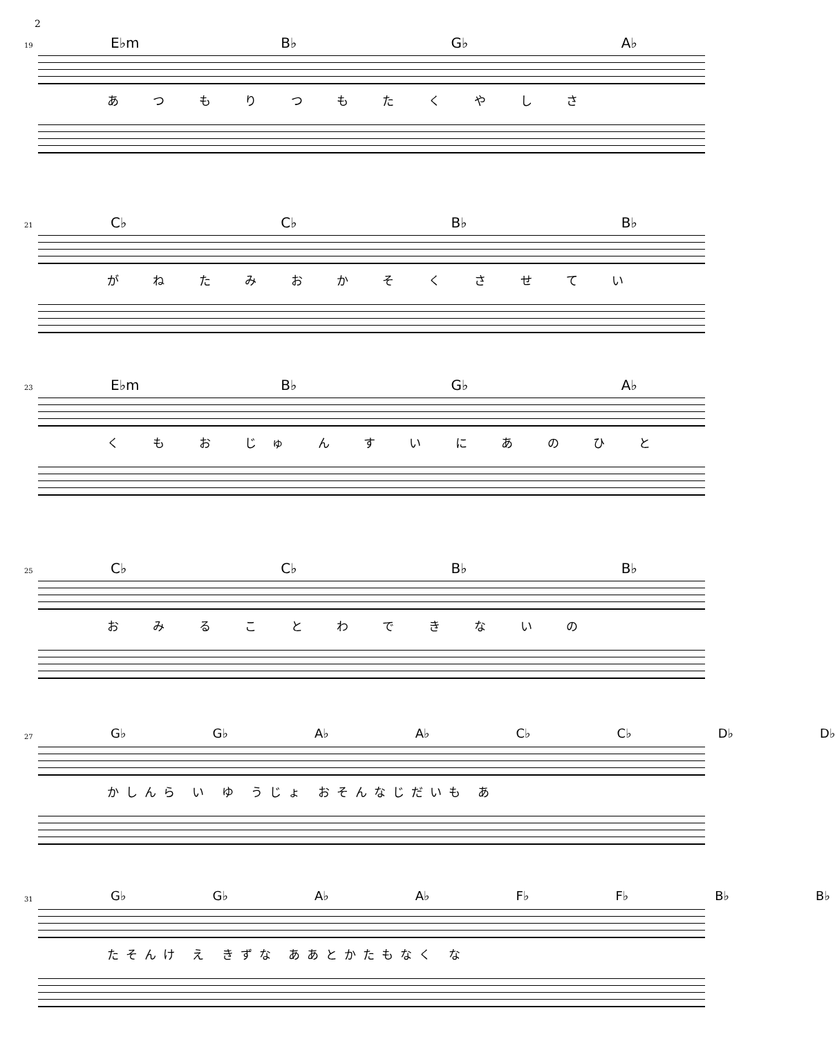2
19 E♭m B♭ G♭ A♭
あ つ も り つ も た く や し さ
21 C♭ C♭ B♭ B♭
が ね た み お か そ く さ せ て い
23 E♭m B♭ G♭ A♭
く も お じゅ ん す い に あ の ひ と
25 C♭ C♭ B♭ B♭
お み る こ と わ で き な い の
27 G♭ G♭ A♭ A♭ C♭ C♭ D♭ D♭
かしんら い ゆ うじょ おそんなじだいも あ
31 G♭ G♭ A♭ A♭ F♭ F♭ B♭ B♭
たそんけ え きずな ああとかたもなく な